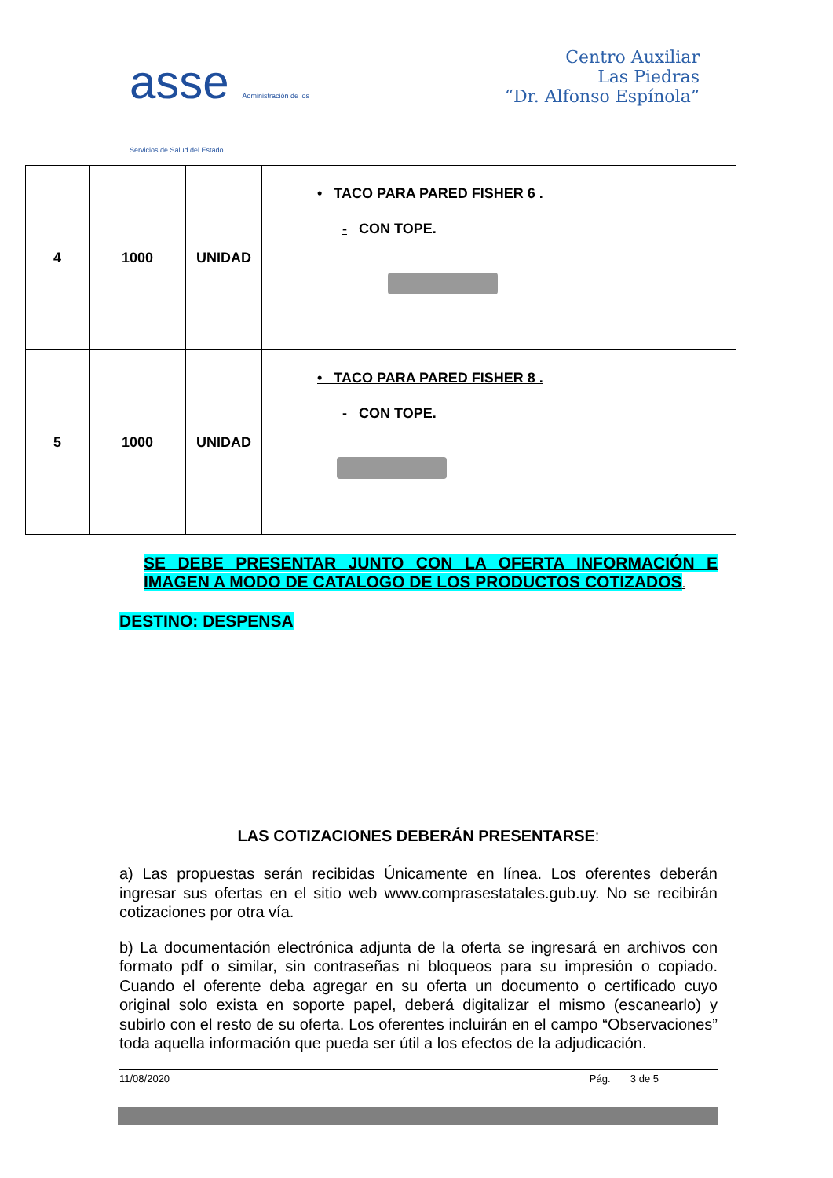asse Administración de los
Servicios de Salud del Estado
Centro Auxiliar
Las Piedras
“Dr. Alfonso Espínola”
| 4 | 1000 | UNIDAD | • TACO PARA PARED FISHER 6 . - CON TOPE. |
| 5 | 1000 | UNIDAD | • TACO PARA PARED FISHER 8 . - CON TOPE. |
SE DEBE PRESENTAR JUNTO CON LA OFERTA INFORMACIÓN E IMAGEN A MODO DE CATALOGO DE LOS PRODUCTOS COTIZADOS.
DESTINO: DESPENSA
LAS COTIZACIONES DEBERÁN PRESENTARSE:
a) Las propuestas serán recibidas Únicamente en línea. Los oferentes deberán ingresar sus ofertas en el sitio web www.comprasestatales.gub.uy. No se recibirán cotizaciones por otra vía.
b) La documentación electrónica adjunta de la oferta se ingresará en archivos con formato pdf o similar, sin contraseñas ni bloqueos para su impresión o copiado. Cuando el oferente deba agregar en su oferta un documento o certificado cuyo original solo exista en soporte papel, deberá digitalizar el mismo (escanearlo) y subirlo con el resto de su oferta. Los oferentes incluirán en el campo “Observaciones” toda aquella información que pueda ser útil a los efectos de la adjudicación.
11/08/2020 Pág. 3 de 5